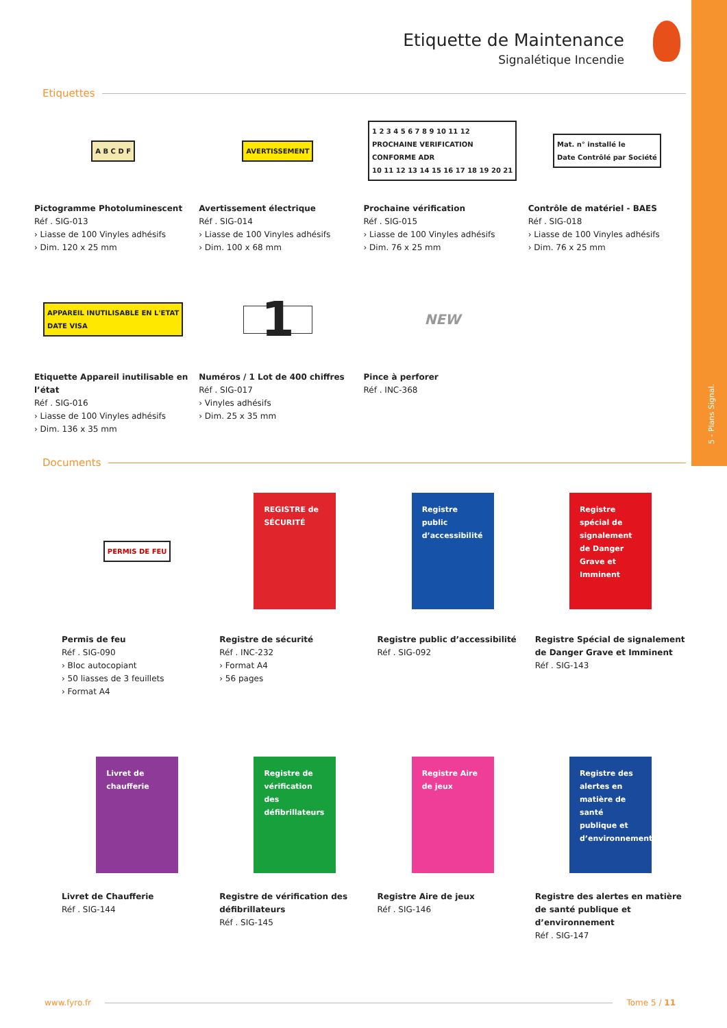5 - Plans Signal.
Etiquette de Maintenance
Signalétique Incendie
Etiquettes
A B C D F
Pictogramme Photoluminescent
Réf . SIG-013
› Liasse de 100 Vinyles adhésifs
› Dim. 120 x 25 mm
AVERTISSEMENT
Avertissement électrique
Réf . SIG-014
› Liasse de 100 Vinyles adhésifs
› Dim. 100 x 68 mm
1 2 3 4 5 6 7 8 9 10 11 12
PROCHAINE VERIFICATION
CONFORME ADR
10 11 12 13 14 15 16 17 18 19 20 21
Prochaine vérification
Réf . SIG-015
› Liasse de 100 Vinyles adhésifs
› Dim. 76 x 25 mm
Mat. n° installé le
Date Contrôlé par Société
Contrôle de matériel - BAES
Réf . SIG-018
› Liasse de 100 Vinyles adhésifs
› Dim. 76 x 25 mm
APPAREIL INUTILISABLE EN L'ETAT
DATE VISA
Etiquette Appareil inutilisable en l’état
Réf . SIG-016
› Liasse de 100 Vinyles adhésifs
› Dim. 136 x 35 mm
1
Numéros / 1 Lot de 400 chiffres
Réf . SIG-017
› Vinyles adhésifs
› Dim. 25 x 35 mm
NEW
Pince à perforer
Réf . INC-368
Documents
PERMIS DE FEU
Permis de feu
Réf . SIG-090
› Bloc autocopiant
› 50 liasses de 3 feuillets
› Format A4
REGISTRE de SÉCURITÉ
Registre de sécurité
Réf . INC-232
› Format A4
› 56 pages
Registre public d’accessibilité
Registre public d’accessibilité
Réf . SIG-092
Registre spécial de signalement de Danger Grave et Imminent
Registre Spécial de signalement de Danger Grave et Imminent
Réf . SIG-143
Livret de chaufferie
Livret de Chaufferie
Réf . SIG-144
Registre de vérification des défibrillateurs
Registre de vérification des défibrillateurs
Réf . SIG-145
Registre Aire de jeux
Registre Aire de jeux
Réf . SIG-146
Registre des alertes en matière de santé publique et d’environnement
Registre des alertes en matière de santé publique et d’environnement
Réf . SIG-147
www.fyro.fr Tome 5 / 11